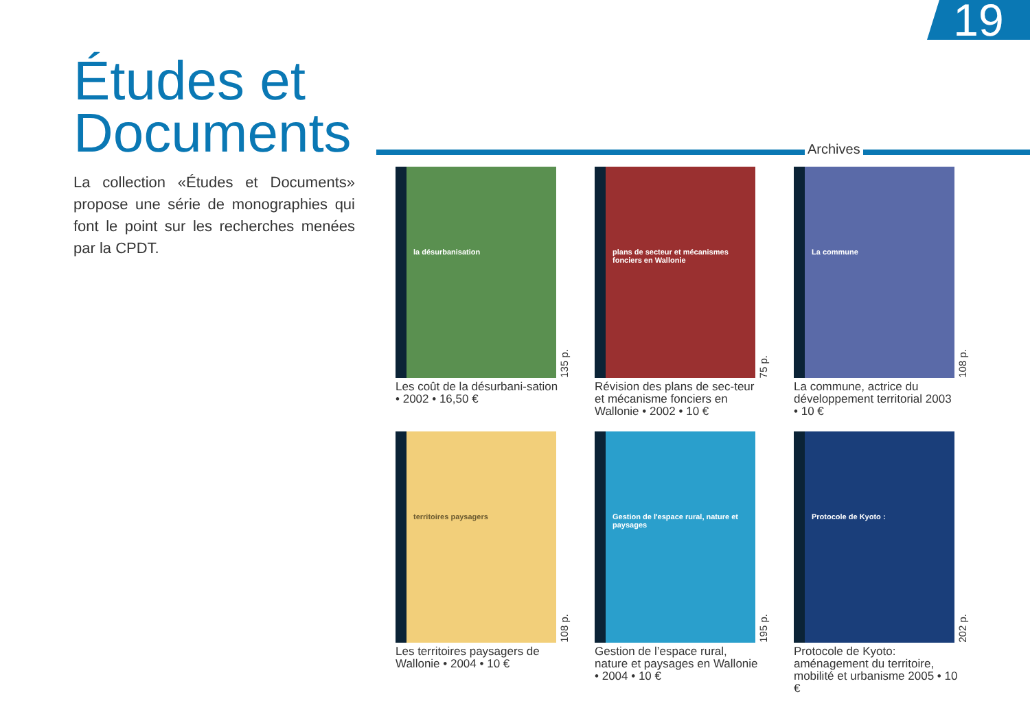19
Études et Documents
La collection «Études et Documents» propose une série de monographies qui font le point sur les recherches menées par la CPDT.
Archives
la désurbanisation
135 p.
Les coût de la désurbani-sation • 2002 • 16,50 €
plans de secteur et mécanismes fonciers en Wallonie
75 p.
Révision des plans de sec-teur et mécanisme fonciers en Wallonie • 2002 • 10 €
La commune
108 p.
La commune, actrice du développement territorial 2003 • 10 €
territoires paysagers
108 p.
Les territoires paysagers de Wallonie • 2004 • 10 €
Gestion de l'espace rural, nature et paysages
195 p.
Gestion de l’espace rural, nature et paysages en Wallonie • 2004 • 10 €
Protocole de Kyoto :
202 p.
Protocole de Kyoto: aménagement du territoire, mobilité et urbanisme 2005 • 10 €